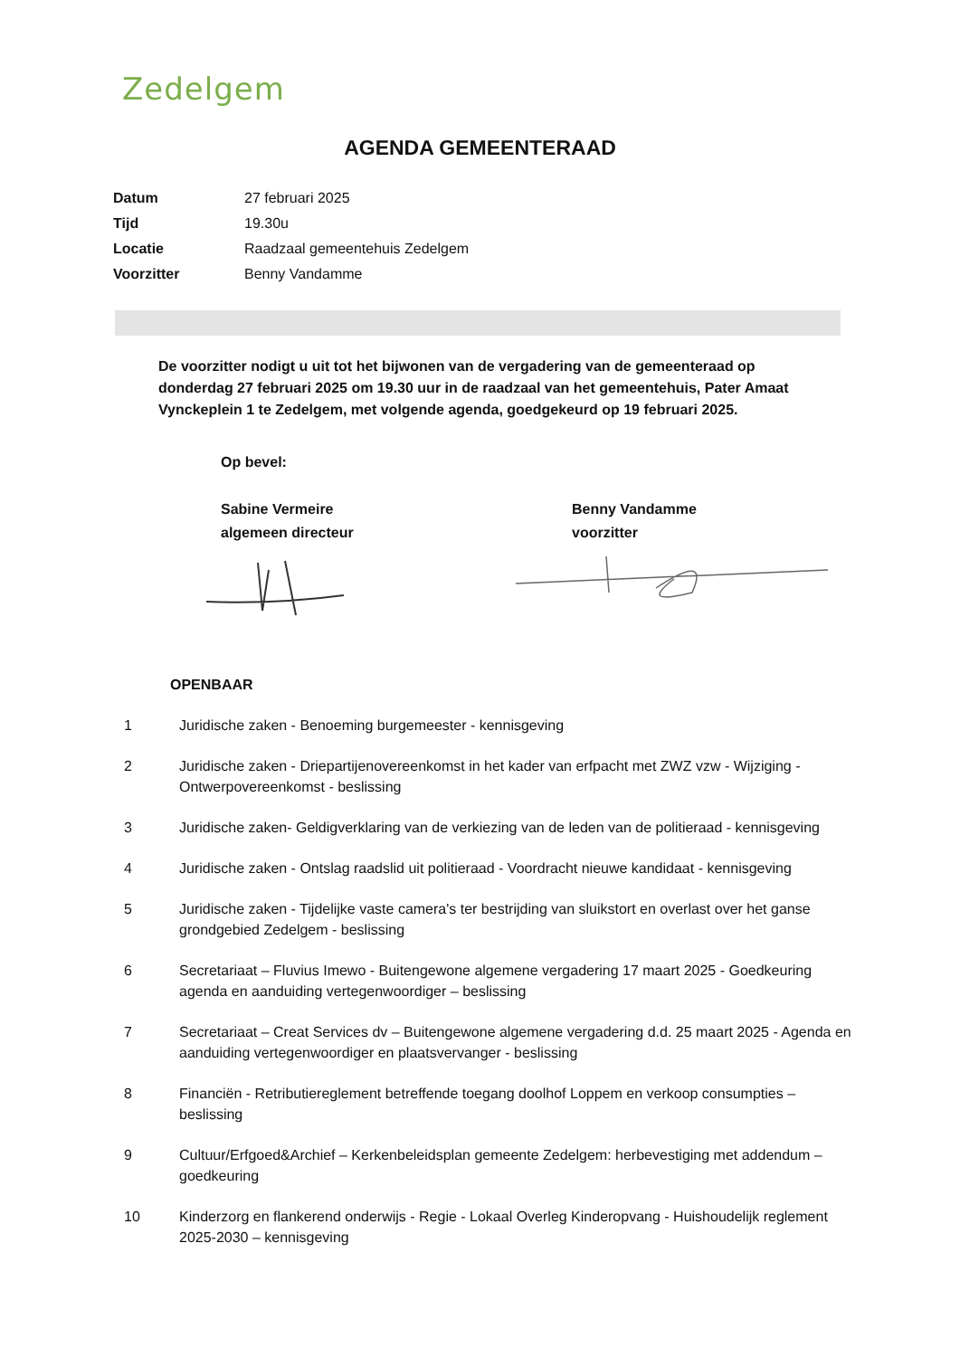Zedelgem
AGENDA GEMEENTERAAD
| Datum | 27 februari 2025 |
| Tijd | 19.30u |
| Locatie | Raadzaal gemeentehuis Zedelgem |
| Voorzitter | Benny Vandamme |
De voorzitter nodigt u uit tot het bijwonen van de vergadering van de gemeenteraad op donderdag 27 februari 2025 om 19.30 uur in de raadzaal van het gemeentehuis, Pater Amaat Vynckeplein 1 te Zedelgem, met volgende agenda, goedgekeurd op 19 februari 2025.
Op bevel:
Sabine Vermeire
algemeen directeur
Benny Vandamme
voorzitter
OPENBAAR
| 1 | Juridische zaken - Benoeming burgemeester - kennisgeving |
| 2 | Juridische zaken - Driepartijenovereenkomst in het kader van erfpacht met ZWZ vzw - Wijziging - Ontwerpovereenkomst - beslissing |
| 3 | Juridische zaken- Geldigverklaring van de verkiezing van de leden van de politieraad - kennisgeving |
| 4 | Juridische zaken - Ontslag raadslid uit politieraad - Voordracht nieuwe kandidaat - kennisgeving |
| 5 | Juridische zaken - Tijdelijke vaste camera's ter bestrijding van sluikstort en overlast over het ganse grondgebied Zedelgem - beslissing |
| 6 | Secretariaat – Fluvius Imewo - Buitengewone algemene vergadering 17 maart 2025 - Goedkeuring agenda en aanduiding vertegenwoordiger – beslissing |
| 7 | Secretariaat – Creat Services dv – Buitengewone algemene vergadering d.d. 25 maart 2025 - Agenda en aanduiding vertegenwoordiger en plaatsvervanger - beslissing |
| 8 | Financiën - Retributiereglement betreffende toegang doolhof Loppem en verkoop consumpties – beslissing |
| 9 | Cultuur/Erfgoed&Archief – Kerkenbeleidsplan gemeente Zedelgem: herbevestiging met addendum – goedkeuring |
| 10 | Kinderzorg en flankerend onderwijs - Regie - Lokaal Overleg Kinderopvang - Huishoudelijk reglement 2025-2030 – kennisgeving |